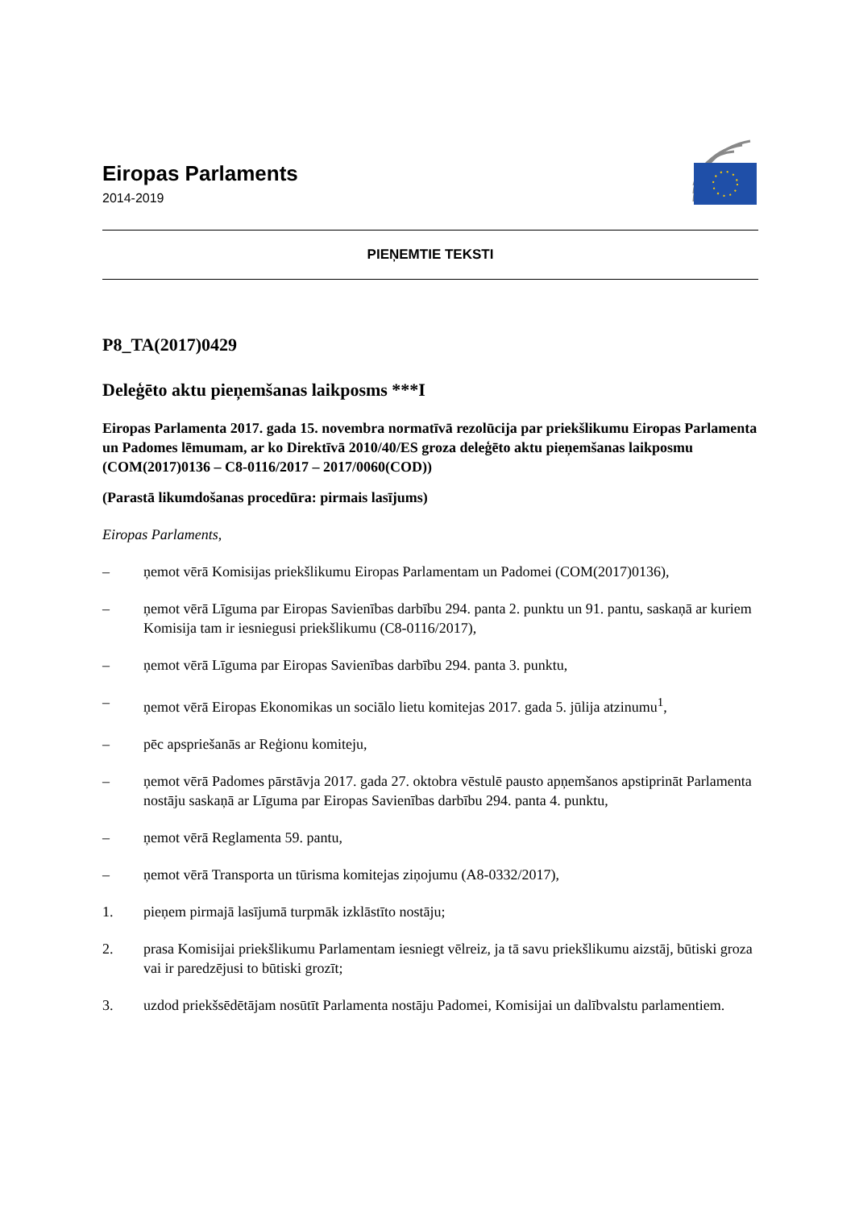Eiropas Parlaments
2014-2019
PIEŅEMTIE TEKSTI
P8_TA(2017)0429
Deleģēto aktu pieņemšanas laikposms ***I
Eiropas Parlamenta 2017. gada 15. novembra normatīvā rezolūcija par priekšlikumu Eiropas Parlamenta un Padomes lēmumam, ar ko Direktīvā 2010/40/ES groza deleģēto aktu pieņemšanas laikposmu (COM(2017)0136 – C8-0116/2017 – 2017/0060(COD))
(Parastā likumdošanas procedūra: pirmais lasījums)
Eiropas Parlaments,
– ņemot vērā Komisijas priekšlikumu Eiropas Parlamentam un Padomei (COM(2017)0136),
– ņemot vērā Līguma par Eiropas Savienības darbību 294. panta 2. punktu un 91. pantu, saskaņā ar kuriem Komisija tam ir iesniegusi priekšlikumu (C8-0116/2017),
– ņemot vērā Līguma par Eiropas Savienības darbību 294. panta 3. punktu,
– ņemot vērā Eiropas Ekonomikas un sociālo lietu komitejas 2017. gada 5. jūlija atzinumu<sup>1</sup>,
– pēc apspriešanās ar Reģionu komiteju,
– ņemot vērā Padomes pārstāvja 2017. gada 27. oktobra vēstulē pausto apņemšanos apstiprināt Parlamenta nostāju saskaņā ar Līguma par Eiropas Savienības darbību 294. panta 4. punktu,
– ņemot vērā Reglamenta 59. pantu,
– ņemot vērā Transporta un tūrisma komitejas ziņojumu (A8-0332/2017),
1. pieņem pirmajā lasījumā turpmāk izklāstīto nostāju;
2. prasa Komisijai priekšlikumu Parlamentam iesniegt vēlreiz, ja tā savu priekšlikumu aizstāj, būtiski groza vai ir paredzējusi to būtiski grozīt;
3. uzdod priekšsēdētājam nosūtīt Parlamenta nostāju Padomei, Komisijai un dalībvalstu parlamentiem.